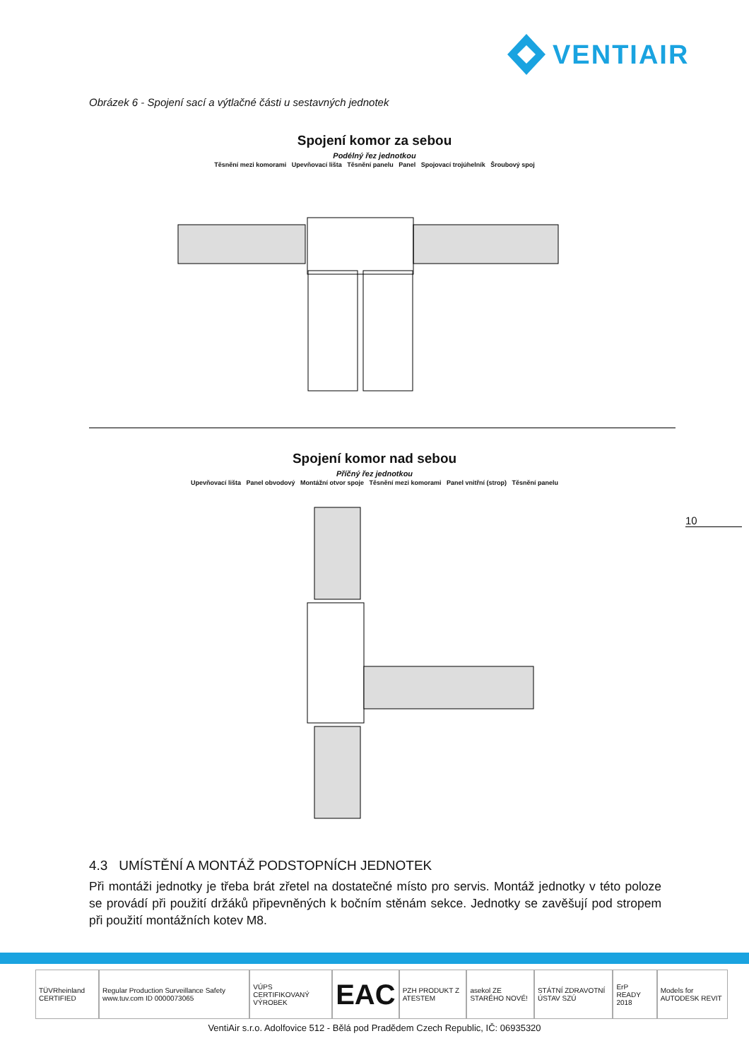VENTIAIR
Obrázek 6 - Spojení sací a výtlačné části u sestavných jednotek
Spojení komor za sebou
Podélný řez jednotkou
Těsnění mezi komorami Upevňovací lišta Těsnění panelu Panel Spojovací trojúhelník Šroubový spoj
Spojení komor nad sebou
Příčný řez jednotkou
Upevňovací lišta Panel obvodový Montážní otvor spoje Těsnění mezi komorami Panel vnitřní (strop) Těsnění panelu
10
4.3 UMÍSTĚNÍ A MONTÁŽ PODSTOPNÍCH JEDNOTEK
Při montáži jednotky je třeba brát zřetel na dostatečné místo pro servis. Montáž jednotky v této poloze se provádí při použití držáků připevněných k bočním stěnám sekce. Jednotky se zavěšují pod stropem při použití montážních kotev M8.
TÜVRheinland CERTIFIED
Regular Production Surveillance Safety www.tuv.com ID 0000073065
VÚPS CERTIFIKOVANÝ VÝROBEK
EAC
PZH PRODUKT Z ATESTEM asekol ZE STARÉHO NOVÉ! STÁTNÍ ZDRAVOTNÍ ÚSTAV SZÚ ErP READY 2018 Models for AUTODESK REVIT
VentiAir s.r.o. Adolfovice 512 - Bělá pod Pradědem Czech Republic, IČ: 06935320